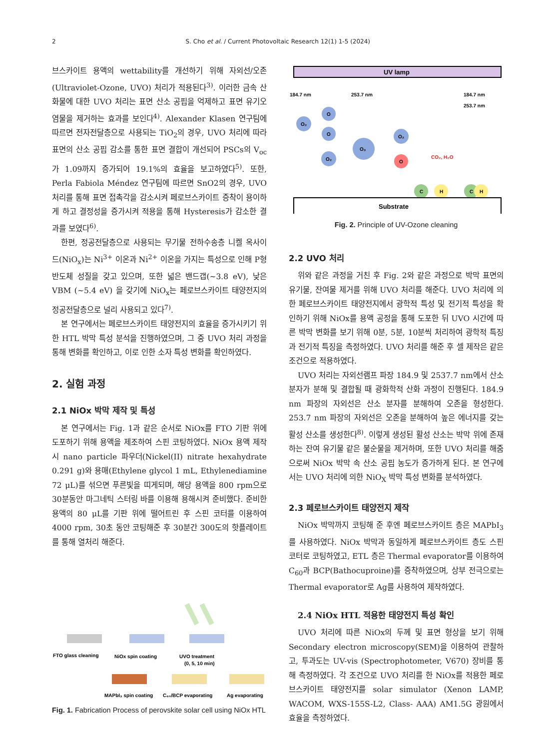2 S. Cho et al. / Current Photovoltaic Research 12(1) 1-5 (2024)
브스카이트 용액의 wettability를 개선하기 위해 자외선/오존(Ultraviolet-Ozone, UVO) 처리가 적용된다<sup>3)</sup>. 이러한 금속 산화물에 대한 UVO 처리는 표면 산소 공핍을 억제하고 표면 유기오염물을 제거하는 효과를 보인다<sup>4)</sup>. Alexander Klasen 연구팀에 따르면 전자전달층으로 사용되는 TiO<sub>2</sub>의 경우, UVO 처리에 따라 표면의 산소 공핍 감소를 통한 표면 결합이 개선되어 PSCs의 V<sub>oc</sub>가 1.09까지 증가되어 19.1%의 효율을 보고하였다<sup>5)</sup>. 또한, Perla Fabiola Méndez 연구팀에 따르면 SnO2의 경우, UVO 처리를 통해 표면 접촉각을 감소시켜 페로브스카이트 증착이 용이하게 하고 결정성을 증가시켜 적용을 통해 Hysteresis가 감소한 결과를 보였다<sup>6)</sup>.
한편, 정공전달층으로 사용되는 무기물 전하수송층 니켈 옥사이드(NiO<sub>x</sub>)는 Ni<sup>3+</sup> 이온과 Ni<sup>2+</sup> 이온을 가지는 특성으로 인해 P형 반도체 성질을 갖고 있으며, 또한 넓은 밴드갭(~3.8 eV), 낮은 VBM (~5.4 eV) 을 갖기에 NiO<sub>x</sub>는 페로브스카이트 태양전지의 정공전달층으로 널리 사용되고 있다<sup>7)</sup>.
본 연구에서는 페로브스카이트 태양전지의 효율을 증가시키기 위한 HTL 박막 특성 분석을 진행하였으며, 그 중 UVO 처리 과정을 통해 변화를 확인하고, 이로 인한 소자 특성 변화를 확인하였다.
2. 실험 과정
2.1 NiOx 박막 제작 및 특성
본 연구에서는 Fig. 1과 같은 순서로 NiOx를 FTO 기판 위에 도포하기 위해 용액을 제조하여 스핀 코팅하였다. NiOx 용액 제작 시 nano particle 파우더(Nickel(II) nitrate hexahydrate 0.291 g)와 용매(Ethylene glycol 1 mL, Ethylenediamine 72 μL)를 섞으면 푸른빛을 띠게되며, 해당 용액을 800 rpm으로 30분동안 마그네틱 스터링 바를 이용해 용해시켜 준비했다. 준비한 용액의 80 μL를 기판 위에 떨어트린 후 스핀 코터를 이용하여 4000 rpm, 30초 동안 코팅해준 후 30분간 300도의 핫플레이트를 통해 열처리 해준다.
FTO glass cleaning
NiOx spin coating
UVO treatment
(0, 5, 10 min)
MAPbI₃ spin coating
C₆₀/BCP evaporating
Ag evaporating
Fig. 1. Fabrication Process of perovskite solar cell using NiOx HTL
UV lamp
184.7 nm
253.7 nm
184.7 nm
253.7 nm
O₂
O
O
O₂
O₃
O₂
O
CO₂, H₂O
C
H
C
H
Substrate
Fig. 2. Principle of UV-Ozone cleaning
2.2 UVO 처리
위와 같은 과정을 거친 후 Fig. 2와 같은 과정으로 박막 표면의 유기물, 잔여물 제거를 위해 UVO 처리를 해준다. UVO 처리에 의한 페로브스카이트 태양전지에서 광학적 특성 및 전기적 특성을 확인하기 위해 NiOx를 용액 공정을 통해 도포한 뒤 UVO 시간에 따른 박막 변화를 보기 위해 0분, 5분, 10분씩 처리하여 광학적 특징과 전기적 특징을 측정하였다. UVO 처리를 해준 후 셀 제작은 같은 조건으로 적용하였다.
UVO 처리는 자외선램프 파장 184.9 및 2537.7 nm에서 산소 분자가 분해 및 결합될 때 광화학적 산화 과정이 진행된다. 184.9 nm 파장의 자외선은 산소 분자를 분해하여 오존을 형성한다. 253.7 nm 파장의 자외선은 오존을 분해하여 높은 에너지를 갖는 활성 산소를 생성한다<sup>8)</sup>. 이렇게 생성된 활성 산소는 박막 위에 존재하는 잔여 유기물 같은 불순물을 제거하며, 또한 UVO 처리를 해줌으로써 NiOx 박막 속 산소 공핍 농도가 증가하게 된다. 본 연구에서는 UVO 처리에 의한 NiO<sub>X</sub> 박막 특성 변화를 분석하였다.
2.3 페로브스카이트 태양전지 제작
NiOx 박막까지 코팅해 준 후엔 페로브스카이트 층은 MAPbI<sub>3</sub>를 사용하였다. NiOx 박막과 동일하게 페로브스카이트 층도 스핀 코터로 코팅하였고, ETL 층은 Thermal evaporator를 이용하여 C<sub>60</sub>과 BCP(Bathocuproine)를 증착하였으며, 상부 전극으로는 Thermal evaporator로 Ag를 사용하여 제작하였다.
2.4 NiOx HTL 적용한 태양전지 특성 확인
UVO 처리에 따른 NiOx의 두께 및 표면 형상을 보기 위해 Secondary electron microscopy(SEM)을 이용하여 관찰하고, 투과도는 UV-vis (Spectrophotometer, V670) 장비를 통해 측정하였다. 각 조건으로 UVO 처리를 한 NiOx를 적용한 페로브스카이트 태양전지를 solar simulator (Xenon LAMP, WACOM, WXS-155S-L2, Class- AAA) AM1.5G 광원에서 효율을 측정하였다.